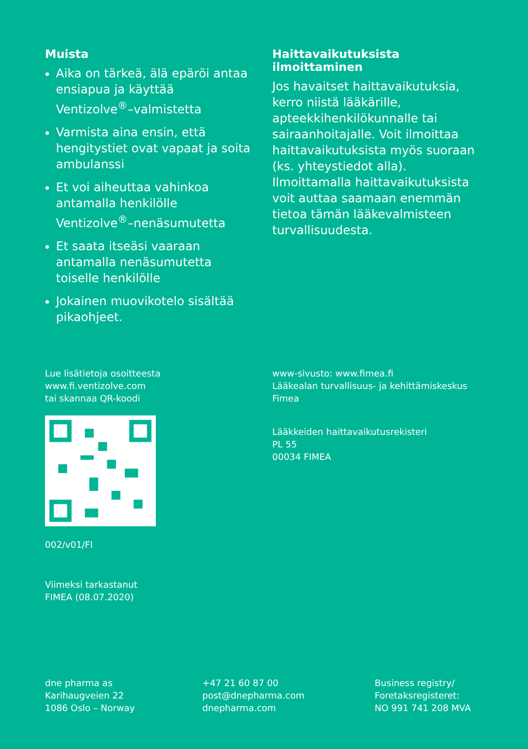Muista
Aika on tärkeä, älä epäröi antaa ensiapua ja käyttää Ventizolve<sup>®</sup>–valmistetta
Varmista aina ensin, että hengitystiet ovat vapaat ja soita ambulanssi
Et voi aiheuttaa vahinkoa antamalla henkilölle Ventizolve<sup>®</sup>–nenäsumutetta
Et saata itseäsi vaaraan antamalla nenäsumutetta toiselle henkilölle
Jokainen muovikotelo sisältää pikaohjeet.
Haittavaikutuksista ilmoittaminen
Jos havaitset haittavaikutuksia, kerro niistä lääkärille, apteekkihenkilökunnalle tai sairaanhoitajalle. Voit ilmoittaa haittavaikutuksista myös suoraan (ks. yhteystiedot alla). Ilmoittamalla haittavaikutuksista voit auttaa saamaan enemmän tietoa tämän lääkevalmisteen turvallisuudesta.
Lue lisätietoja osoitteesta
www.fi.ventizolve.com
tai skannaa QR-koodi
002/v01/FI
Viimeksi tarkastanut
FIMEA (08.07.2020)
www-sivusto: www.fimea.fi
Lääkealan turvallisuus- ja kehittämiskeskus
Fimea
Lääkkeiden haittavaikutusrekisteri
PL 55
00034 FIMEA
dne pharma as
Karihaugveien 22
1086 Oslo – Norway
+47 21 60 87 00
post@dnepharma.com
dnepharma.com
Business registry/
Foretaksregisteret:
NO 991 741 208 MVA